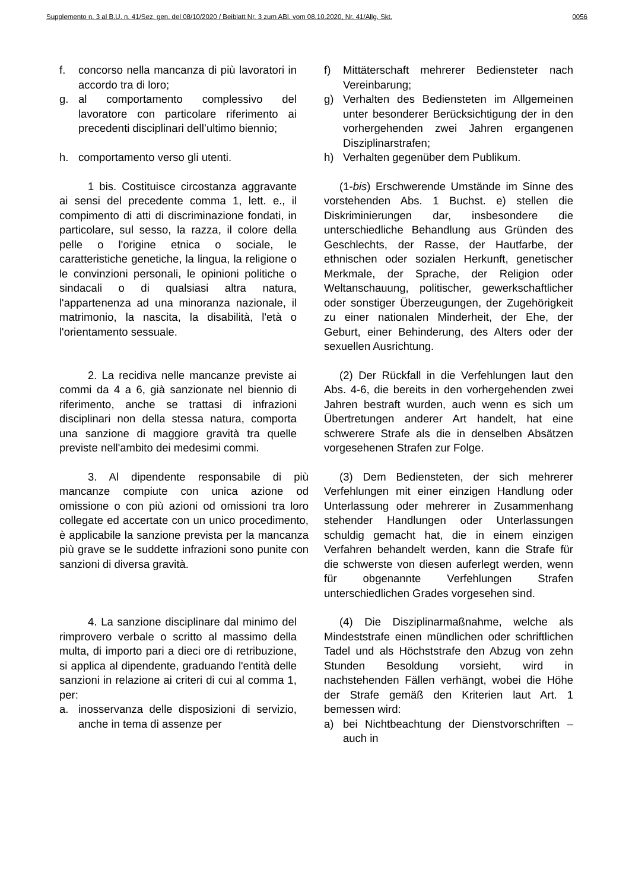Supplemento n. 3 al B.U. n. 41/Sez. gen. del 08/10/2020 / Beiblatt Nr. 3 zum ABl. vom 08.10.2020, Nr. 41/Allg. Skt. 0056
f. concorso nella mancanza di più lavoratori in accordo tra di loro;
g. al comportamento complessivo del lavoratore con particolare riferimento ai precedenti disciplinari dell’ultimo biennio;
h. comportamento verso gli utenti.
f) Mittäterschaft mehrerer Bediensteter nach Vereinbarung;
g) Verhalten des Bediensteten im Allgemeinen unter besonderer Berücksichtigung der in den vorhergehenden zwei Jahren ergangenen Disziplinarstrafen;
h) Verhalten gegenüber dem Publikum.
1 bis. Costituisce circostanza aggravante ai sensi del precedente comma 1, lett. e., il compimento di atti di discriminazione fondati, in particolare, sul sesso, la razza, il colore della pelle o l'origine etnica o sociale, le caratteristiche genetiche, la lingua, la religione o le convinzioni personali, le opinioni politiche o sindacali o di qualsiasi altra natura, l'appartenenza ad una minoranza nazionale, il matrimonio, la nascita, la disabilità, l'età o l'orientamento sessuale.
(1-bis) Erschwerende Umstände im Sinne des vorstehenden Abs. 1 Buchst. e) stellen die Diskriminierungen dar, insbesondere die unterschiedliche Behandlung aus Gründen des Geschlechts, der Rasse, der Hautfarbe, der ethnischen oder sozialen Herkunft, genetischer Merkmale, der Sprache, der Religion oder Weltanschauung, politischer, gewerkschaftlicher oder sonstiger Überzeugungen, der Zugehörigkeit zu einer nationalen Minderheit, der Ehe, der Geburt, einer Behinderung, des Alters oder der sexuellen Ausrichtung.
2. La recidiva nelle mancanze previste ai commi da 4 a 6, già sanzionate nel biennio di riferimento, anche se trattasi di infrazioni disciplinari non della stessa natura, comporta una sanzione di maggiore gravità tra quelle previste nell'ambito dei medesimi commi.
(2) Der Rückfall in die Verfehlungen laut den Abs. 4-6, die bereits in den vorhergehenden zwei Jahren bestraft wurden, auch wenn es sich um Übertretungen anderer Art handelt, hat eine schwerere Strafe als die in denselben Absätzen vorgesehenen Strafen zur Folge.
3. Al dipendente responsabile di più mancanze compiute con unica azione od omissione o con più azioni od omissioni tra loro collegate ed accertate con un unico procedimento, è applicabile la sanzione prevista per la mancanza più grave se le suddette infrazioni sono punite con sanzioni di diversa gravità.
(3) Dem Bediensteten, der sich mehrerer Verfehlungen mit einer einzigen Handlung oder Unterlassung oder mehrerer in Zusammenhang stehender Handlungen oder Unterlassungen schuldig gemacht hat, die in einem einzigen Verfahren behandelt werden, kann die Strafe für die schwerste von diesen auferlegt werden, wenn für obgenannte Verfehlungen Strafen unterschiedlichen Grades vorgesehen sind.
4. La sanzione disciplinare dal minimo del rimprovero verbale o scritto al massimo della multa, di importo pari a dieci ore di retribuzione, si applica al dipendente, graduando l'entità delle sanzioni in relazione ai criteri di cui al comma 1, per:
a. inosservanza delle disposizioni di servizio, anche in tema di assenze per
(4) Die Disziplinarmaßnahme, welche als Mindeststrafe einen mündlichen oder schriftlichen Tadel und als Höchststrafe den Abzug von zehn Stunden Besoldung vorsieht, wird in nachstehenden Fällen verhängt, wobei die Höhe der Strafe gemäß den Kriterien laut Art. 1 bemessen wird:
a) bei Nichtbeachtung der Dienstvorschriften – auch in